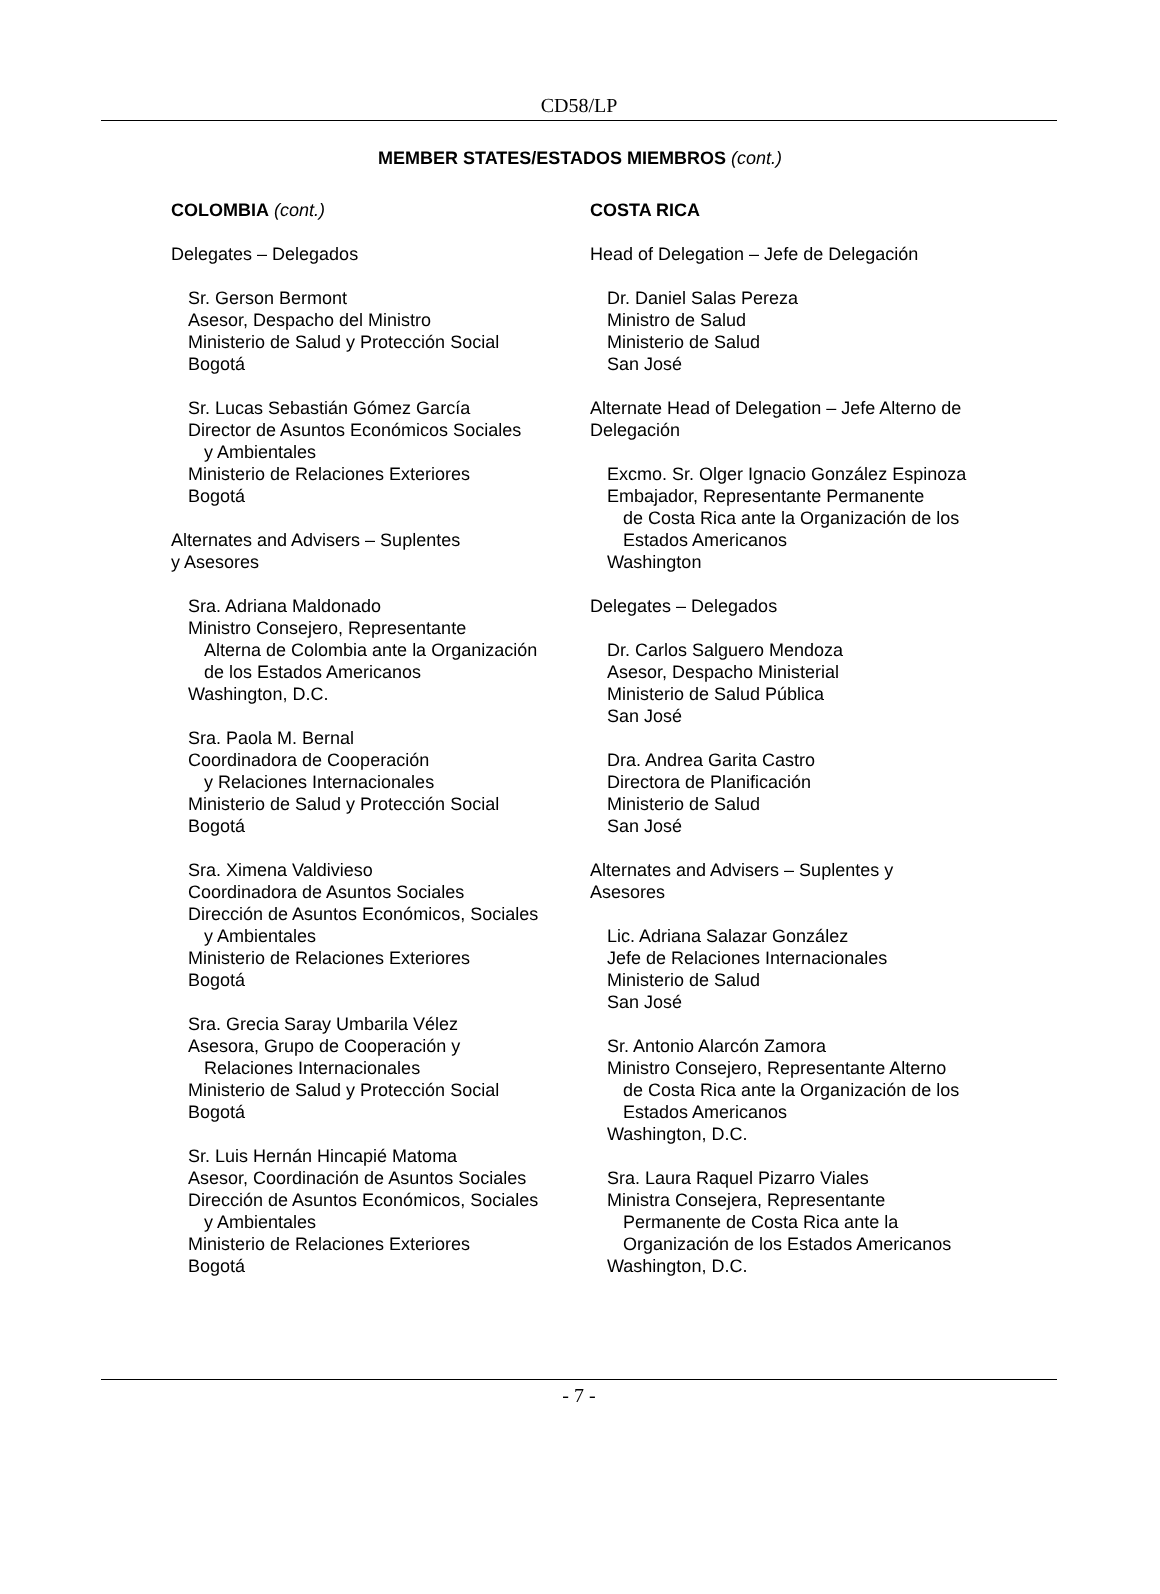CD58/LP
MEMBER STATES/ESTADOS MIEMBROS (cont.)
COLOMBIA (cont.)
Delegates – Delegados
Sr. Gerson Bermont
Asesor, Despacho del Ministro
Ministerio de Salud y Protección Social
Bogotá
Sr. Lucas Sebastián Gómez García
Director de Asuntos Económicos Sociales
y Ambientales
Ministerio de Relaciones Exteriores
Bogotá
Alternates and Advisers – Suplentes
y Asesores
Sra. Adriana Maldonado
Ministro Consejero, Representante
Alterna de Colombia ante la Organización
de los Estados Americanos
Washington, D.C.
Sra. Paola M. Bernal
Coordinadora de Cooperación
y Relaciones Internacionales
Ministerio de Salud y Protección Social
Bogotá
Sra. Ximena Valdivieso
Coordinadora de Asuntos Sociales
Dirección de Asuntos Económicos, Sociales
y Ambientales
Ministerio de Relaciones Exteriores
Bogotá
Sra. Grecia Saray Umbarila Vélez
Asesora, Grupo de Cooperación y
Relaciones Internacionales
Ministerio de Salud y Protección Social
Bogotá
Sr. Luis Hernán Hincapié Matoma
Asesor, Coordinación de Asuntos Sociales
Dirección de Asuntos Económicos, Sociales
y Ambientales
Ministerio de Relaciones Exteriores
Bogotá
COSTA RICA
Head of Delegation – Jefe de Delegación
Dr. Daniel Salas Pereza
Ministro de Salud
Ministerio de Salud
San José
Alternate Head of Delegation – Jefe Alterno de Delegación
Excmo. Sr. Olger Ignacio González Espinoza
Embajador, Representante Permanente
de Costa Rica ante la Organización de los
Estados Americanos
Washington
Delegates – Delegados
Dr. Carlos Salguero Mendoza
Asesor, Despacho Ministerial
Ministerio de Salud Pública
San José
Dra. Andrea Garita Castro
Directora de Planificación
Ministerio de Salud
San José
Alternates and Advisers – Suplentes y
Asesores
Lic. Adriana Salazar González
Jefe de Relaciones Internacionales
Ministerio de Salud
San José
Sr. Antonio Alarcón Zamora
Ministro Consejero, Representante Alterno
de Costa Rica ante la Organización de los
Estados Americanos
Washington, D.C.
Sra. Laura Raquel Pizarro Viales
Ministra Consejera, Representante
Permanente de Costa Rica ante la
Organización de los Estados Americanos
Washington, D.C.
- 7 -